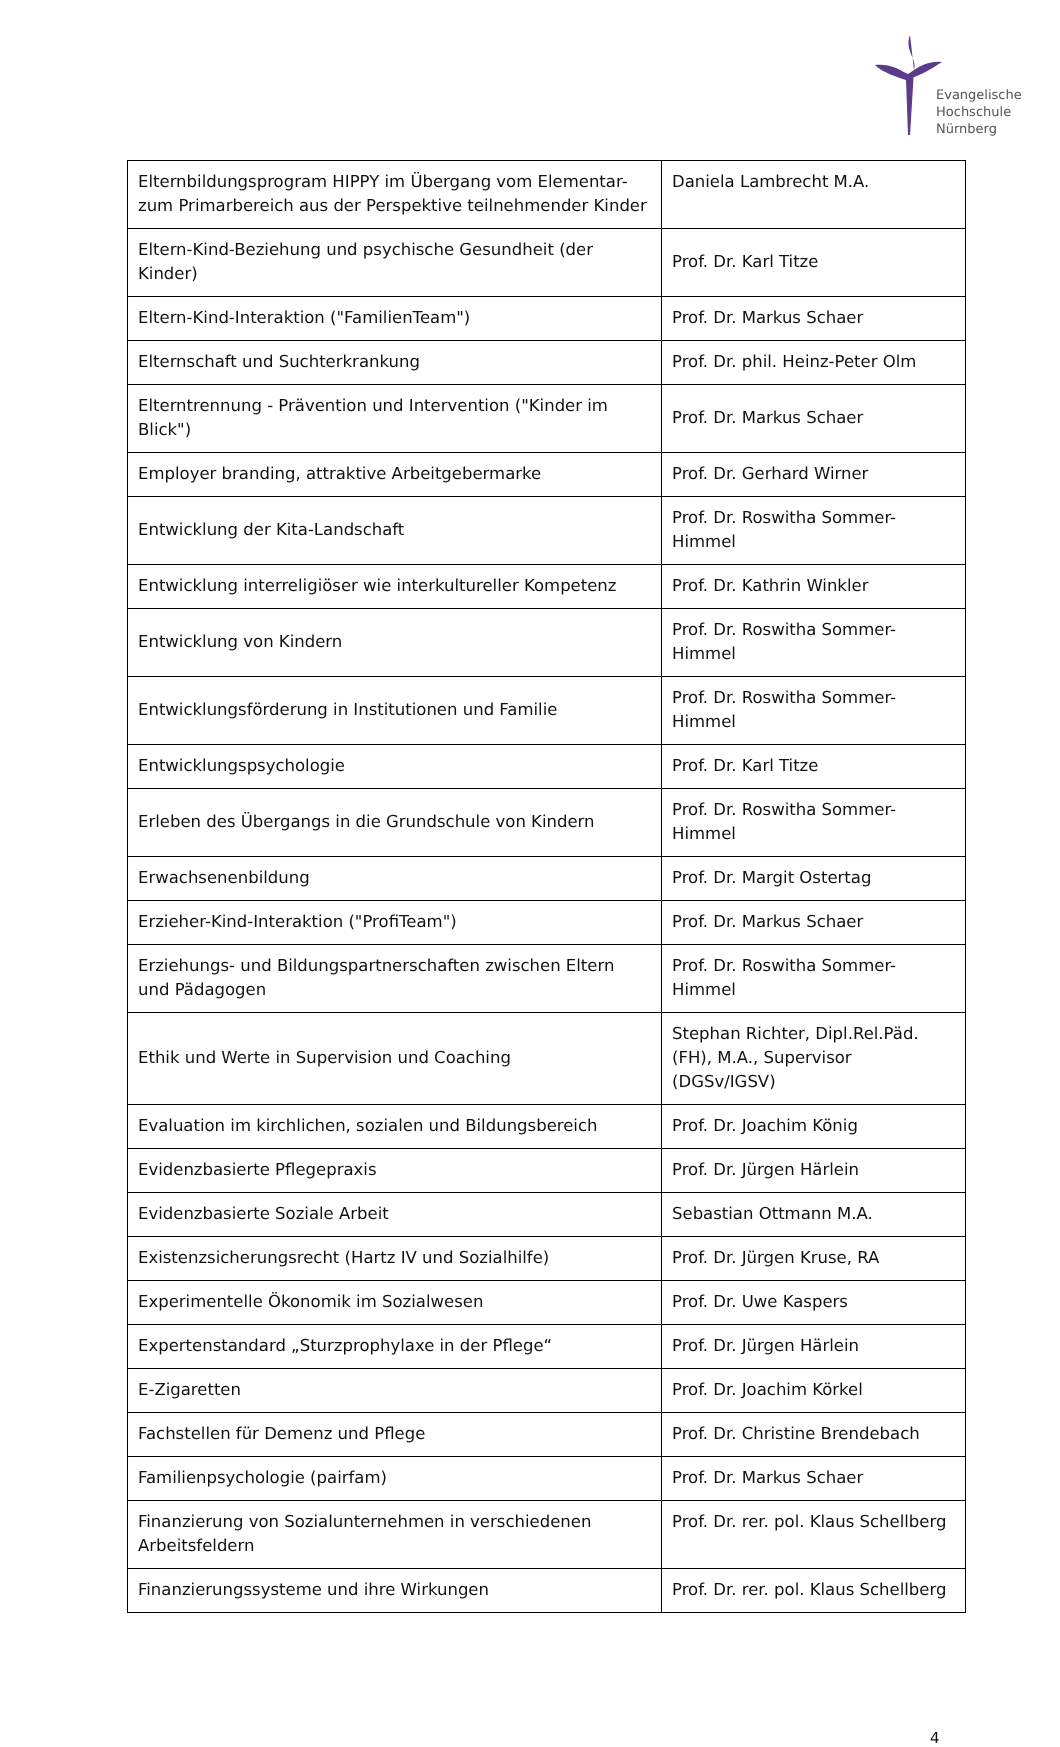Evangelische
Hochschule
Nürnberg
| Elternbildungsprogram HIPPY im Übergang vom Elementar- zum Primarbereich aus der Perspektive teilnehmender Kinder | Daniela Lambrecht M.A. |
| Eltern-Kind-Beziehung und psychische Gesundheit (der Kinder) | Prof. Dr. Karl Titze |
| Eltern-Kind-Interaktion ("FamilienTeam") | Prof. Dr. Markus Schaer |
| Elternschaft und Suchterkrankung | Prof. Dr. phil. Heinz-Peter Olm |
| Elterntrennung - Prävention und Intervention ("Kinder im Blick") | Prof. Dr. Markus Schaer |
| Employer branding, attraktive Arbeitgebermarke | Prof. Dr. Gerhard Wirner |
| Entwicklung der Kita-Landschaft | Prof. Dr. Roswitha Sommer-Himmel |
| Entwicklung interreligiöser wie interkultureller Kompetenz | Prof. Dr. Kathrin Winkler |
| Entwicklung von Kindern | Prof. Dr. Roswitha Sommer-Himmel |
| Entwicklungsförderung in Institutionen und Familie | Prof. Dr. Roswitha Sommer-Himmel |
| Entwicklungspsychologie | Prof. Dr. Karl Titze |
| Erleben des Übergangs in die Grundschule von Kindern | Prof. Dr. Roswitha Sommer-Himmel |
| Erwachsenenbildung | Prof. Dr. Margit Ostertag |
| Erzieher-Kind-Interaktion ("ProfiTeam") | Prof. Dr. Markus Schaer |
| Erziehungs- und Bildungspartnerschaften zwischen Eltern und Pädagogen | Prof. Dr. Roswitha Sommer-Himmel |
| Ethik und Werte in Supervision und Coaching | Stephan Richter, Dipl.Rel.Päd. (FH), M.A., Supervisor (DGSv/IGSV) |
| Evaluation im kirchlichen, sozialen und Bildungsbereich | Prof. Dr. Joachim König |
| Evidenzbasierte Pflegepraxis | Prof. Dr. Jürgen Härlein |
| Evidenzbasierte Soziale Arbeit | Sebastian Ottmann M.A. |
| Existenzsicherungsrecht (Hartz IV und Sozialhilfe) | Prof. Dr. Jürgen Kruse, RA |
| Experimentelle Ökonomik im Sozialwesen | Prof. Dr. Uwe Kaspers |
| Expertenstandard „Sturzprophylaxe in der Pflege“ | Prof. Dr. Jürgen Härlein |
| E-Zigaretten | Prof. Dr. Joachim Körkel |
| Fachstellen für Demenz und Pflege | Prof. Dr. Christine Brendebach |
| Familienpsychologie (pairfam) | Prof. Dr. Markus Schaer |
| Finanzierung von Sozialunternehmen in verschiedenen Arbeitsfeldern | Prof. Dr. rer. pol. Klaus Schellberg |
| Finanzierungssysteme und ihre Wirkungen | Prof. Dr. rer. pol. Klaus Schellberg |
4